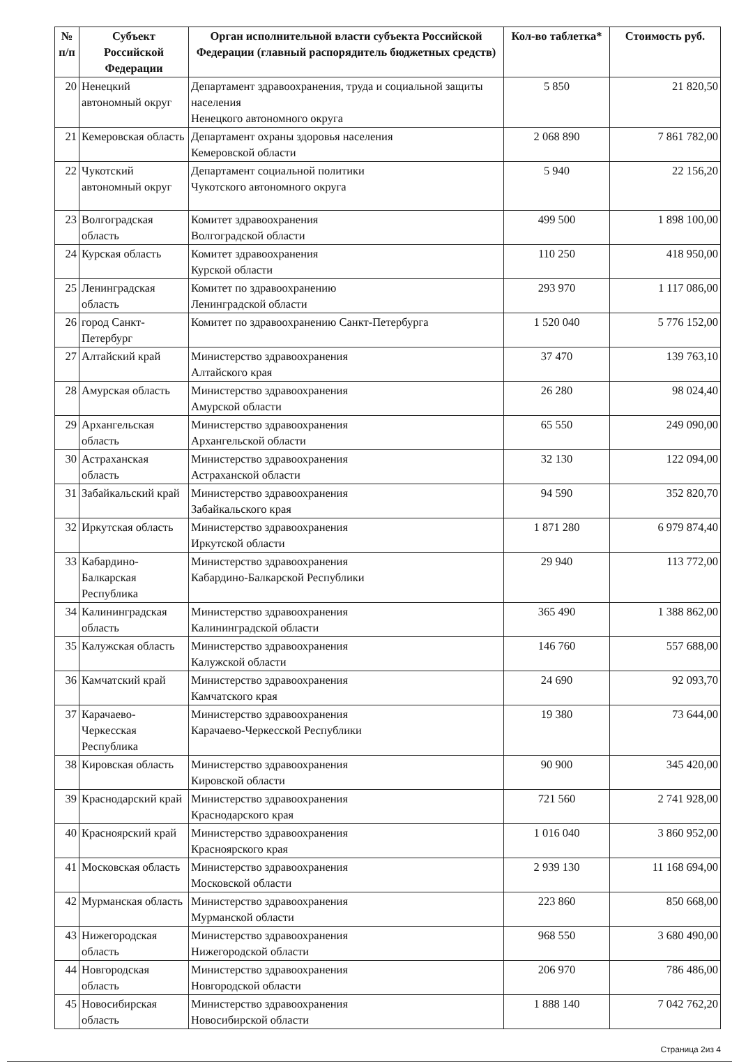| № п/п | Субъект Российской Федерации | Орган исполнительной власти субъекта Российской Федерации (главный распорядитель бюджетных средств) | Кол-во таблетка* | Стоимость руб. |
| --- | --- | --- | --- | --- |
| 20 | Ненецкий автономный округ | Департамент здравоохранения, труда и социальной защиты населения Ненецкого автономного округа | 5 850 | 21 820,50 |
| 21 | Кемеровская область | Департамент охраны здоровья населения Кемеровской области | 2 068 890 | 7 861 782,00 |
| 22 | Чукотский автономный округ | Департамент социальной политики Чукотского автономного округа | 5 940 | 22 156,20 |
| 23 | Волгоградская область | Комитет здравоохранения Волгоградской области | 499 500 | 1 898 100,00 |
| 24 | Курская область | Комитет здравоохранения Курской области | 110 250 | 418 950,00 |
| 25 | Ленинградская область | Комитет по здравоохранению Ленинградской области | 293 970 | 1 117 086,00 |
| 26 | город Санкт-Петербург | Комитет по здравоохранению Санкт-Петербурга | 1 520 040 | 5 776 152,00 |
| 27 | Алтайский край | Министерство здравоохранения Алтайского края | 37 470 | 139 763,10 |
| 28 | Амурская область | Министерство здравоохранения Амурской области | 26 280 | 98 024,40 |
| 29 | Архангельская область | Министерство здравоохранения Архангельской области | 65 550 | 249 090,00 |
| 30 | Астраханская область | Министерство здравоохранения Астраханской области | 32 130 | 122 094,00 |
| 31 | Забайкальский край | Министерство здравоохранения Забайкальского края | 94 590 | 352 820,70 |
| 32 | Иркутская область | Министерство здравоохранения Иркутской области | 1 871 280 | 6 979 874,40 |
| 33 | Кабардино-Балкарская Республика | Министерство здравоохранения Кабардино-Балкарской Республики | 29 940 | 113 772,00 |
| 34 | Калининградская область | Министерство здравоохранения Калининградской области | 365 490 | 1 388 862,00 |
| 35 | Калужская область | Министерство здравоохранения Калужской области | 146 760 | 557 688,00 |
| 36 | Камчатский край | Министерство здравоохранения Камчатского края | 24 690 | 92 093,70 |
| 37 | Карачаево-Черкесская Республика | Министерство здравоохранения Карачаево-Черкесской Республики | 19 380 | 73 644,00 |
| 38 | Кировская область | Министерство здравоохранения Кировской области | 90 900 | 345 420,00 |
| 39 | Краснодарский край | Министерство здравоохранения Краснодарского края | 721 560 | 2 741 928,00 |
| 40 | Красноярский край | Министерство здравоохранения Красноярского края | 1 016 040 | 3 860 952,00 |
| 41 | Московская область | Министерство здравоохранения Московской области | 2 939 130 | 11 168 694,00 |
| 42 | Мурманская область | Министерство здравоохранения Мурманской области | 223 860 | 850 668,00 |
| 43 | Нижегородская область | Министерство здравоохранения Нижегородской области | 968 550 | 3 680 490,00 |
| 44 | Новгородская область | Министерство здравоохранения Новгородской области | 206 970 | 786 486,00 |
| 45 | Новосибирская область | Министерство здравоохранения Новосибирской области | 1 888 140 | 7 042 762,20 |
Страница 2из 4